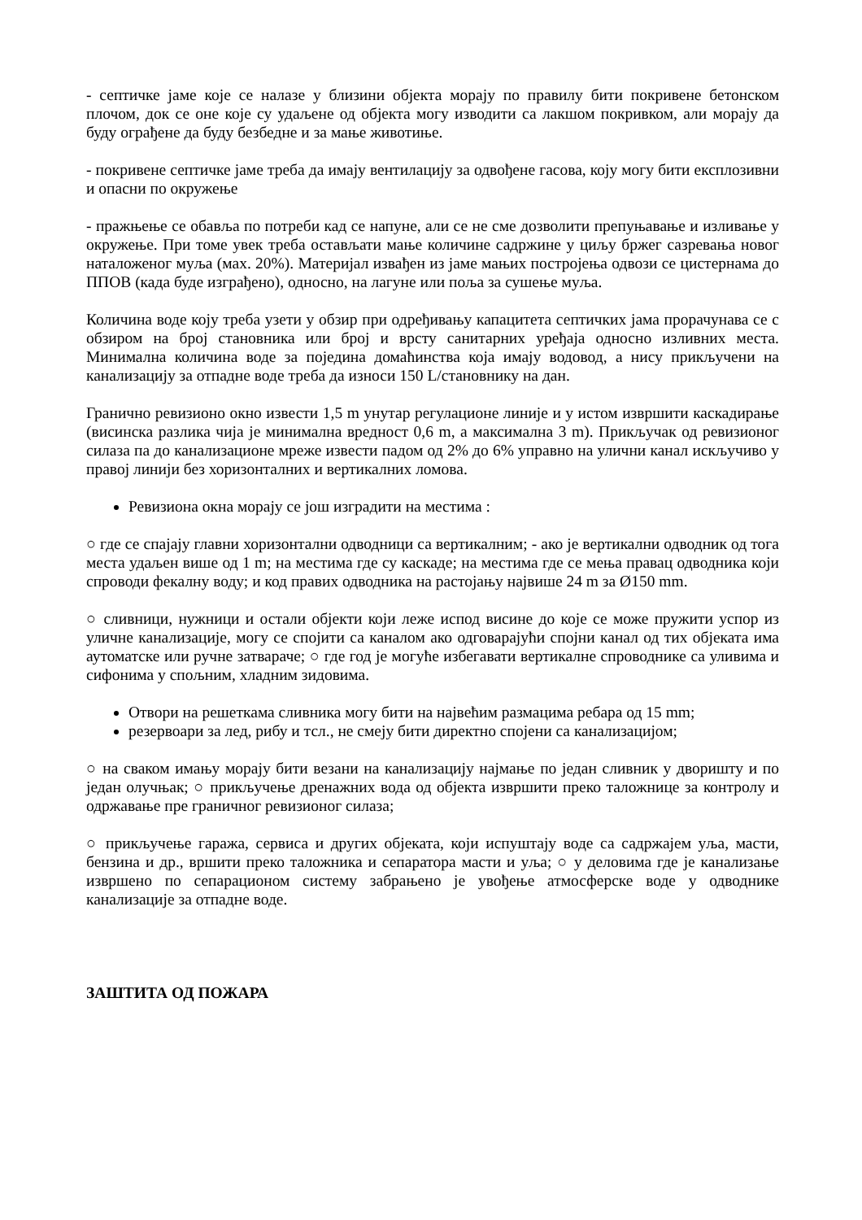- септичке јаме које се налазе у близини објекта морају по правилу бити покривене бетонском плочом, док се оне које су удаљене од објекта могу изводити са лакшом покривком, али морају да буду ограђене да буду безбедне и за мање животиње.
- покривене септичке јаме треба да имају вентилацију за одвођене гасова, коју могу бити експлозивни и опасни по окружење
- пражњење се обавља по потреби кад се напуне, али се не сме дозволити препуњавање и изливање у окружење. При томе увек треба остављати мање количине садржине у циљу бржег сазревања новог наталоженог муља (мах. 20%). Материјал извађен из јаме мањих постројења одвози се цистернама до ППОВ (када буде изграђено), односно, на лагуне или поља за сушење муља.
Количина воде коју треба узети у обзир при одређивању капацитета септичких јама прорачунава се с обзиром на број становника или број и врсту санитарних уређаја односно изливних места. Минимална количина воде за поједина домаћинства која имају водовод, а нису прикључени на канализацију за отпадне воде треба да износи 150 L/становнику на дан.
Гранично ревизионо окно извести 1,5 m унутар регулационе линије и у истом извршити каскадирање (висинска разлика чија је минимална вредност 0,6 m, а максимална 3 m). Прикључак од ревизионог силаза па до канализационе мреже извести падом од 2% до 6% управно на улични канал искључиво у правој линији без хоризонталних и вертикалних ломова.
Ревизиона окна морају се још изградити на местима :
○ где се спајају главни хоризонтални одводници са вертикалним; - ако је вертикални одводник од тога места удаљен више од 1 m; на местима где су каскаде; на местима где се мења правац одводника који спроводи фекалну воду; и код правих одводника на растојању највише 24 m за Ø150 mm.
○ сливници, нужници и остали објекти који леже испод висине до које се може пружити успор из уличне канализације, могу се спојити са каналом ако одговарајући спојни канал од тих објеката има аутоматске или ручне затвараче; ○ где год је могуће избегавати вертикалне спроводнике са уливима и сифонима у спољним, хладним зидовима.
Отвори на решеткама сливника могу бити на највећим размацима ребара од 15 mm;
резервоари за лед, рибу и тсл., не смеју бити директно спојени са канализацијом;
○ на сваком имању морају бити везани на канализацију најмање по један сливник у дворишту и по један олучњак; ○ прикључење дренажних вода од објекта извршити преко таложнице за контролу и одржавање пре граничног ревизионог силаза;
○ прикључење гаража, сервиса и других објеката, који испуштају воде са садржајем уља, масти, бензина и др., вршити преко таложника и сепаратора масти и уља; ○ у деловима где је канализање извршено по сепарационом систему забрањено је увођење атмосферске воде у одводнике канализације за отпадне воде.
ЗАШТИТА ОД ПОЖАРА